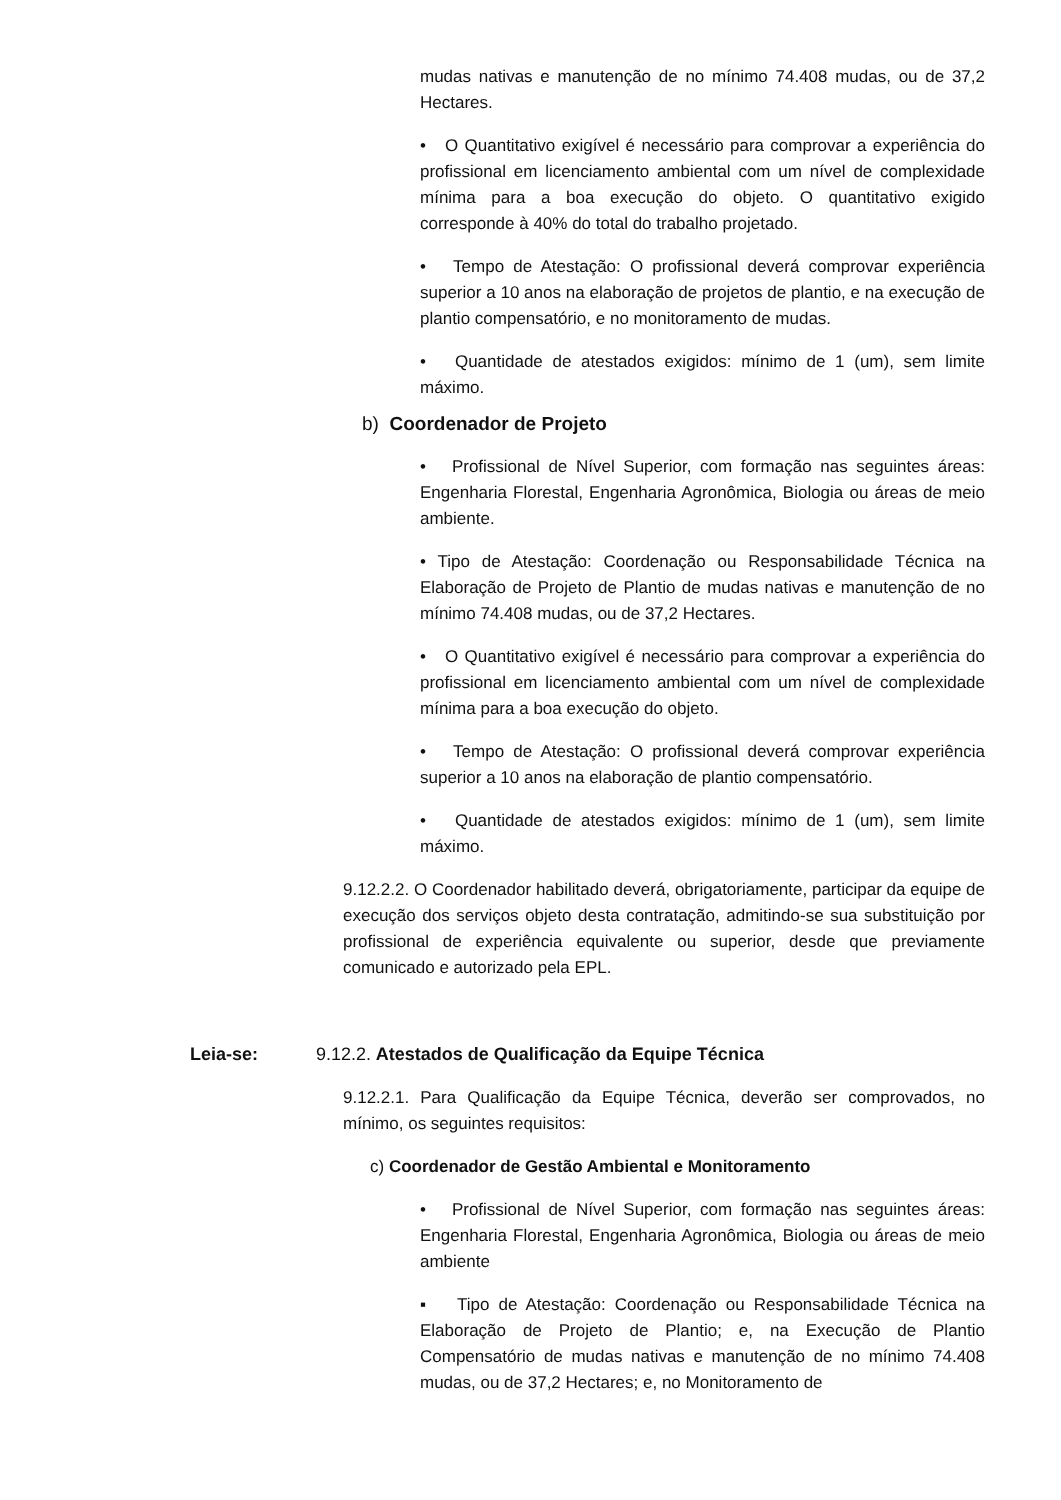mudas nativas e manutenção de no mínimo 74.408 mudas, ou de 37,2 Hectares.
• O Quantitativo exigível é necessário para comprovar a experiência do profissional em licenciamento ambiental com um nível de complexidade mínima para a boa execução do objeto. O quantitativo exigido corresponde à 40% do total do trabalho projetado.
• Tempo de Atestação: O profissional deverá comprovar experiência superior a 10 anos na elaboração de projetos de plantio, e na execução de plantio compensatório, e no monitoramento de mudas.
• Quantidade de atestados exigidos: mínimo de 1 (um), sem limite máximo.
b) Coordenador de Projeto
• Profissional de Nível Superior, com formação nas seguintes áreas: Engenharia Florestal, Engenharia Agronômica, Biologia ou áreas de meio ambiente.
• Tipo de Atestação: Coordenação ou Responsabilidade Técnica na Elaboração de Projeto de Plantio de mudas nativas e manutenção de no mínimo 74.408 mudas, ou de 37,2 Hectares.
• O Quantitativo exigível é necessário para comprovar a experiência do profissional em licenciamento ambiental com um nível de complexidade mínima para a boa execução do objeto.
• Tempo de Atestação: O profissional deverá comprovar experiência superior a 10 anos na elaboração de plantio compensatório.
• Quantidade de atestados exigidos: mínimo de 1 (um), sem limite máximo.
9.12.2.2. O Coordenador habilitado deverá, obrigatoriamente, participar da equipe de execução dos serviços objeto desta contratação, admitindo-se sua substituição por profissional de experiência equivalente ou superior, desde que previamente comunicado e autorizado pela EPL.
Leia-se: 9.12.2. Atestados de Qualificação da Equipe Técnica
9.12.2.1. Para Qualificação da Equipe Técnica, deverão ser comprovados, no mínimo, os seguintes requisitos:
c) Coordenador de Gestão Ambiental e Monitoramento
• Profissional de Nível Superior, com formação nas seguintes áreas: Engenharia Florestal, Engenharia Agronômica, Biologia ou áreas de meio ambiente
▪ Tipo de Atestação: Coordenação ou Responsabilidade Técnica na Elaboração de Projeto de Plantio; e, na Execução de Plantio Compensatório de mudas nativas e manutenção de no mínimo 74.408 mudas, ou de 37,2 Hectares; e, no Monitoramento de